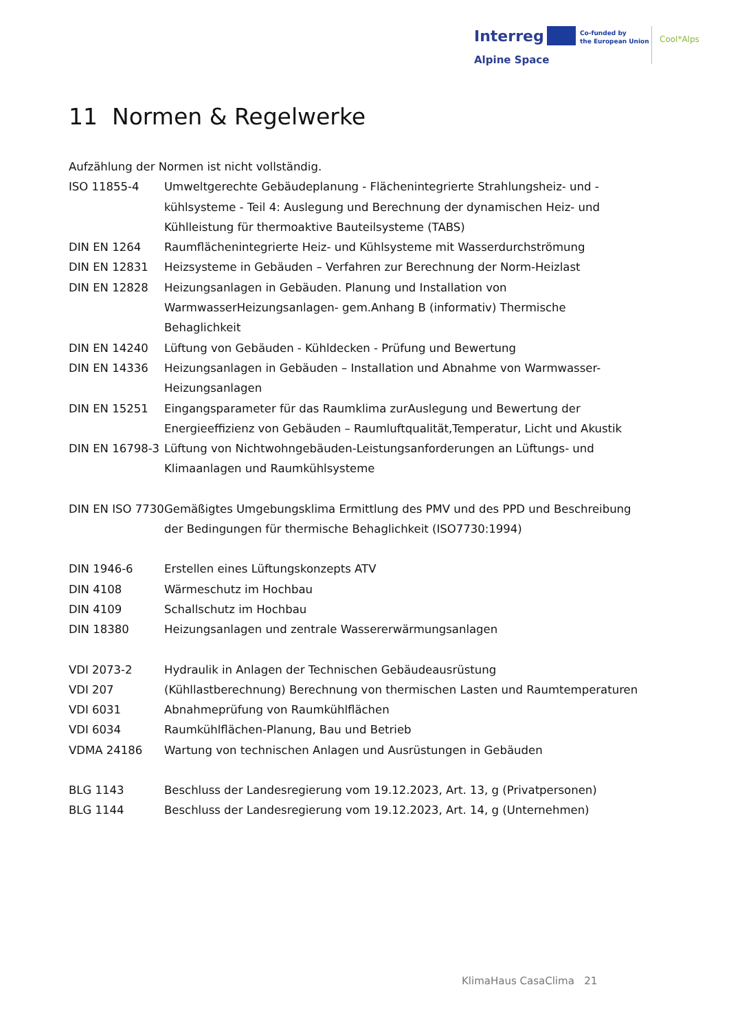Interreg
Co-funded by
the European Union
Cool*Alps
Alpine Space
11 Normen & Regelwerke
Aufzählung der Normen ist nicht vollständig.
ISO 11855-4 Umweltgerechte Gebäudeplanung - Flächenintegrierte Strahlungsheiz- und -kühlsysteme - Teil 4: Auslegung und Berechnung der dynamischen Heiz- und Kühlleistung für thermoaktive Bauteilsysteme (TABS)
DIN EN 1264 Raumflächenintegrierte Heiz- und Kühlsysteme mit Wasserdurchströmung
DIN EN 12831 Heizsysteme in Gebäuden – Verfahren zur Berechnung der Norm-Heizlast
DIN EN 12828 Heizungsanlagen in Gebäuden. Planung und Installation von WarmwasserHeizungsanlagen- gem.Anhang B (informativ) Thermische Behaglichkeit
DIN EN 14240 Lüftung von Gebäuden - Kühldecken - Prüfung und Bewertung
DIN EN 14336 Heizungsanlagen in Gebäuden – Installation und Abnahme von Warmwasser-Heizungsanlagen
DIN EN 15251 Eingangsparameter für das Raumklima zurAuslegung und Bewertung der Energieeffizienz von Gebäuden – Raumluftqualität,Temperatur, Licht und Akustik
DIN EN 16798-3 Lüftung von Nichtwohngebäuden-Leistungsanforderungen an Lüftungs- und Klimaanlagen und Raumkühlsysteme
DIN EN ISO 7730
Gemäßigtes Umgebungsklima Ermittlung des PMV und des PPD und Beschreibung
der Bedingungen für thermische Behaglichkeit (ISO7730:1994)
DIN 1946-6 Erstellen eines Lüftungskonzepts ATV
DIN 4108 Wärmeschutz im Hochbau
DIN 4109 Schallschutz im Hochbau
DIN 18380 Heizungsanlagen und zentrale Wassererwärmungsanlagen
VDI 2073-2 Hydraulik in Anlagen der Technischen Gebäudeausrüstung
VDI 207 (Kühllastberechnung) Berechnung von thermischen Lasten und Raumtemperaturen
VDI 6031 Abnahmeprüfung von Raumkühlflächen
VDI 6034 Raumkühlflächen-Planung, Bau und Betrieb
VDMA 24186 Wartung von technischen Anlagen und Ausrüstungen in Gebäuden
BLG 1143 Beschluss der Landesregierung vom 19.12.2023, Art. 13, g (Privatpersonen)
BLG 1144 Beschluss der Landesregierung vom 19.12.2023, Art. 14, g (Unternehmen)
KlimaHaus CasaClima 21